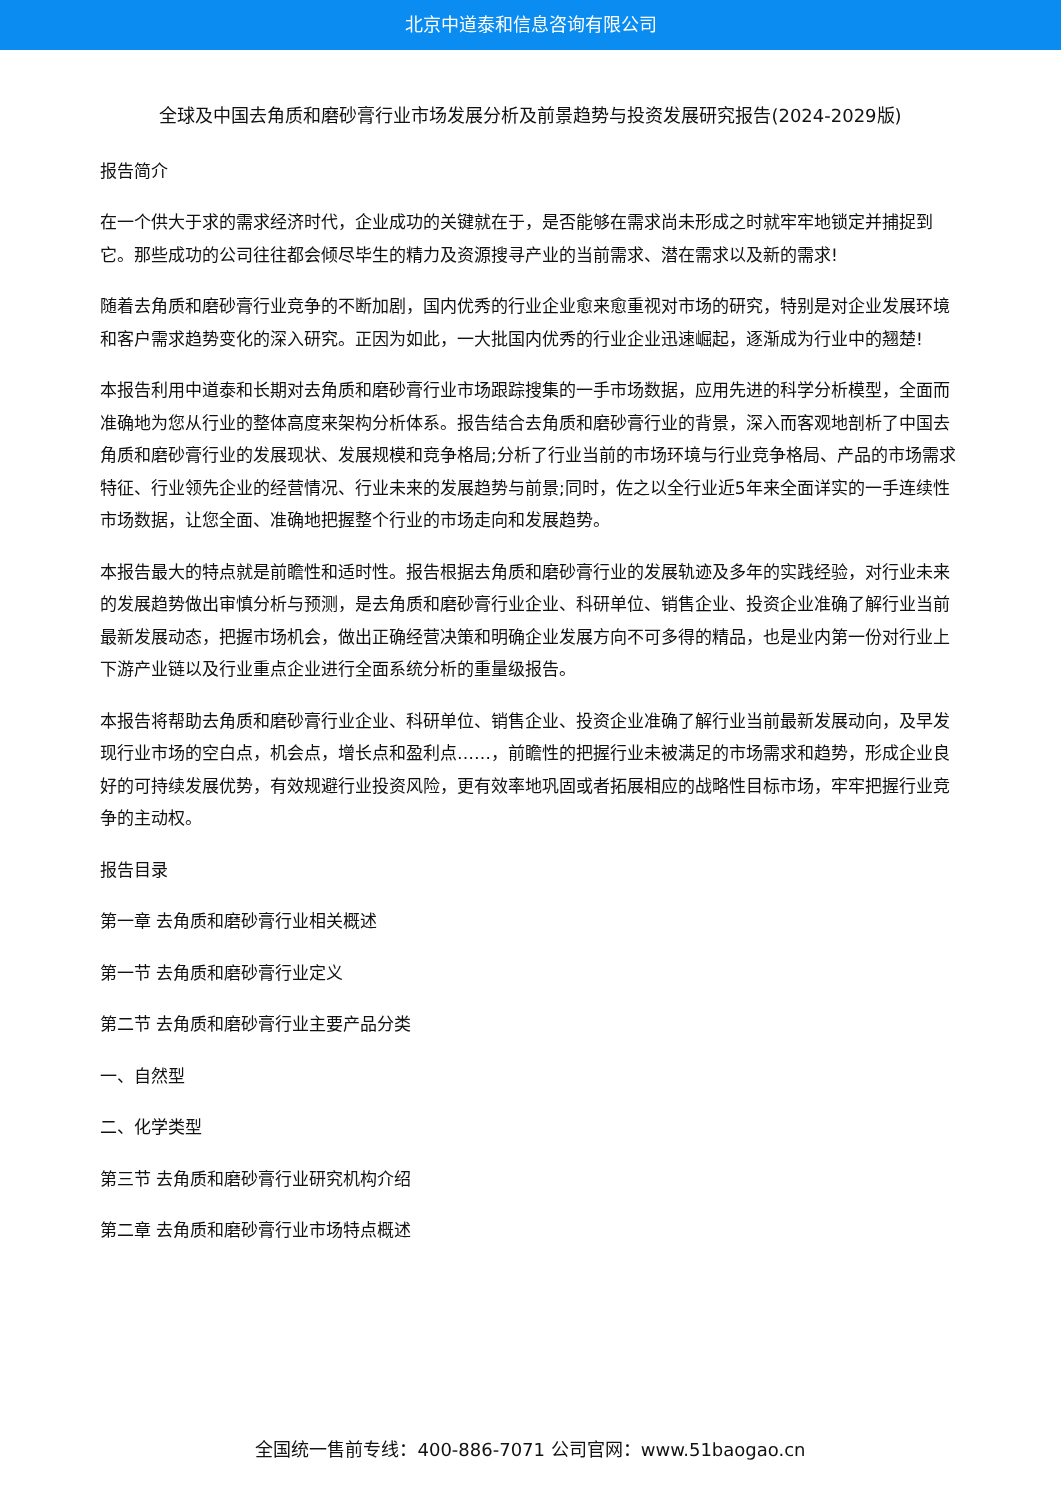北京中道泰和信息咨询有限公司
全球及中国去角质和磨砂膏行业市场发展分析及前景趋势与投资发展研究报告(2024-2029版)
报告简介
在一个供大于求的需求经济时代，企业成功的关键就在于，是否能够在需求尚未形成之时就牢牢地锁定并捕捉到它。那些成功的公司往往都会倾尽毕生的精力及资源搜寻产业的当前需求、潜在需求以及新的需求!
随着去角质和磨砂膏行业竞争的不断加剧，国内优秀的行业企业愈来愈重视对市场的研究，特别是对企业发展环境和客户需求趋势变化的深入研究。正因为如此，一大批国内优秀的行业企业迅速崛起，逐渐成为行业中的翘楚!
本报告利用中道泰和长期对去角质和磨砂膏行业市场跟踪搜集的一手市场数据，应用先进的科学分析模型，全面而准确地为您从行业的整体高度来架构分析体系。报告结合去角质和磨砂膏行业的背景，深入而客观地剖析了中国去角质和磨砂膏行业的发展现状、发展规模和竞争格局;分析了行业当前的市场环境与行业竞争格局、产品的市场需求特征、行业领先企业的经营情况、行业未来的发展趋势与前景;同时，佐之以全行业近5年来全面详实的一手连续性市场数据，让您全面、准确地把握整个行业的市场走向和发展趋势。
本报告最大的特点就是前瞻性和适时性。报告根据去角质和磨砂膏行业的发展轨迹及多年的实践经验，对行业未来的发展趋势做出审慎分析与预测，是去角质和磨砂膏行业企业、科研单位、销售企业、投资企业准确了解行业当前最新发展动态，把握市场机会，做出正确经营决策和明确企业发展方向不可多得的精品，也是业内第一份对行业上下游产业链以及行业重点企业进行全面系统分析的重量级报告。
本报告将帮助去角质和磨砂膏行业企业、科研单位、销售企业、投资企业准确了解行业当前最新发展动向，及早发现行业市场的空白点，机会点，增长点和盈利点……，前瞻性的把握行业未被满足的市场需求和趋势，形成企业良好的可持续发展优势，有效规避行业投资风险，更有效率地巩固或者拓展相应的战略性目标市场，牢牢把握行业竞争的主动权。
报告目录
第一章 去角质和磨砂膏行业相关概述
第一节 去角质和磨砂膏行业定义
第二节 去角质和磨砂膏行业主要产品分类
一、自然型
二、化学类型
第三节 去角质和磨砂膏行业研究机构介绍
第二章 去角质和磨砂膏行业市场特点概述
全国统一售前专线：400-886-7071 公司官网：www.51baogao.cn